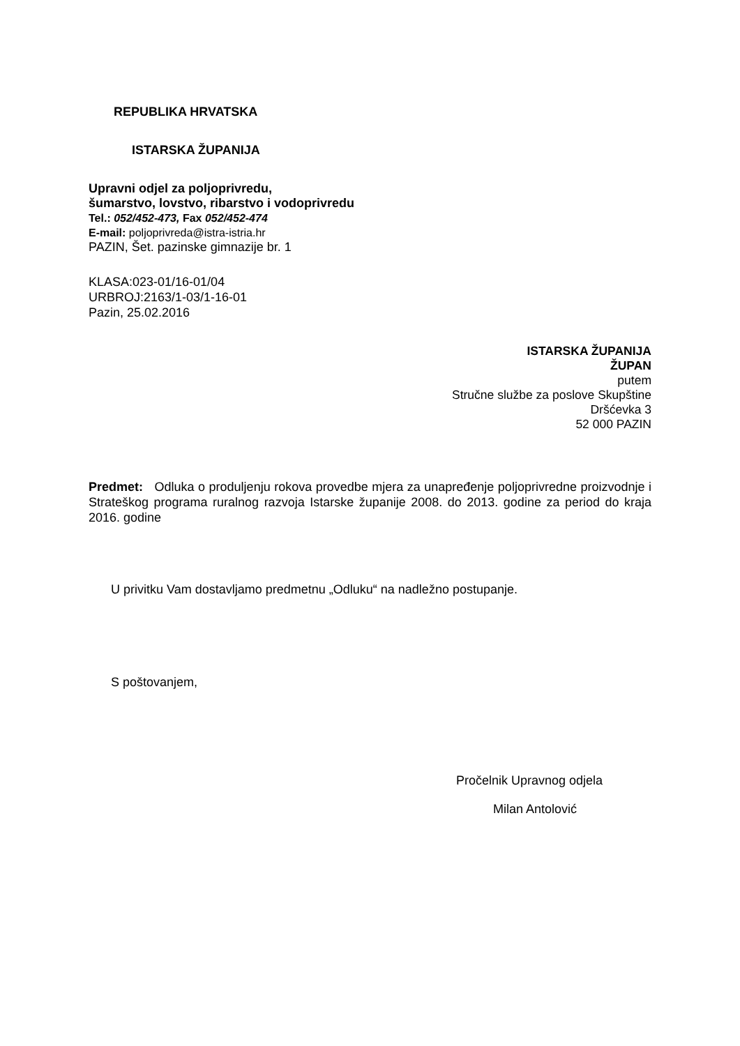REPUBLIKA HRVATSKA
ISTARSKA ŽUPANIJA
Upravni odjel za poljoprivredu,
šumarstvo, lovstvo, ribarstvo i vodoprivredu
Tel.: 052/452-473, Fax 052/452-474
E-mail: poljoprivreda@istra-istria.hr
PAZIN, Šet. pazinske gimnazije br. 1
KLASA:023-01/16-01/04
URBROJ:2163/1-03/1-16-01
Pazin, 25.02.2016
ISTARSKA ŽUPANIJA
ŽUPAN
putem
Stručne službe za poslove Skupštine
Dršćevka 3
52 000 PAZIN
Predmet: Odluka o produljenju rokova provedbe mjera za unapređenje poljoprivredne proizvodnje i Strateškog programa ruralnog razvoja Istarske županije 2008. do 2013. godine za period do kraja 2016. godine
U privitku Vam dostavljamo predmetnu „Odluku“ na nadležno postupanje.
S poštovanjem,
Pročelnik Upravnog odjela
Milan Antolović